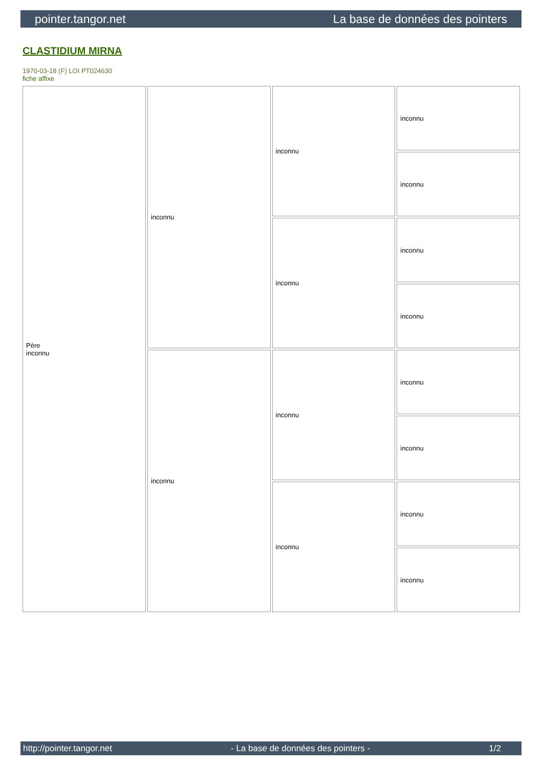pointer.tangor.net La base de données des pointers
CLASTIDIUM MIRNA
1970-03-18 (F) LOI PT024630
fiche affixe
| Père inconnu | inconnu | inconnu | inconnu |
| | | | inconnu |
| | | inconnu | inconnu |
| | | | inconnu |
| | inconnu | inconnu | inconnu |
| | | | inconnu |
| | | inconnu | inconnu |
| | | | inconnu |
http://pointer.tangor.net - La base de données des pointers - 1/2